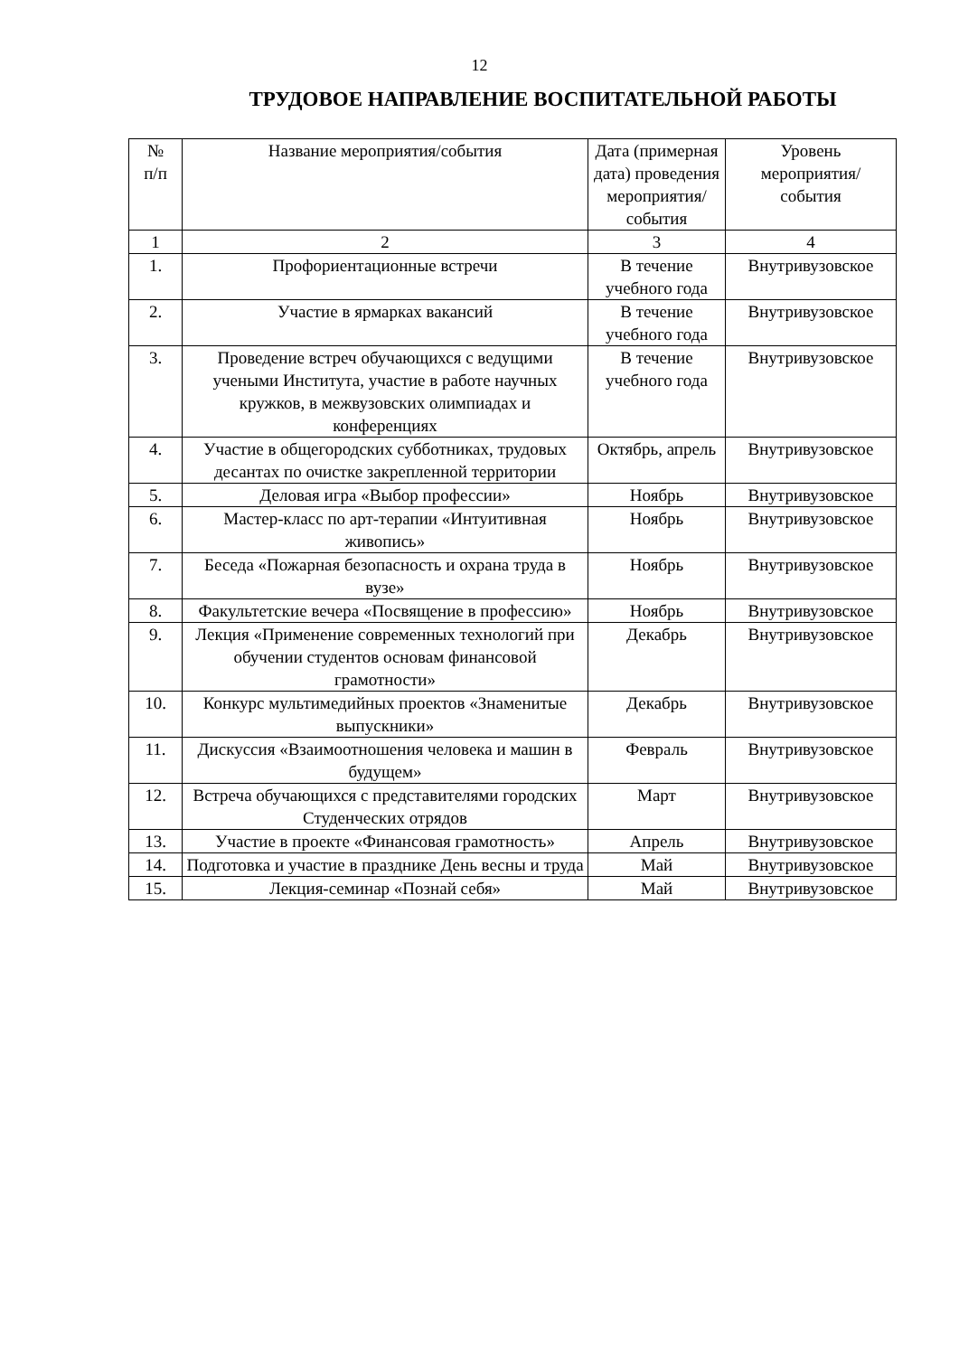12
ТРУДОВОЕ НАПРАВЛЕНИЕ ВОСПИТАТЕЛЬНОЙ РАБОТЫ
| № п/п | Название мероприятия/события | Дата (примерная дата) проведения мероприятия/ события | Уровень мероприятия/ события |
| --- | --- | --- | --- |
| 1 | 2 | 3 | 4 |
| 1. | Профориентационные встречи | В течение учебного года | Внутривузовское |
| 2. | Участие в ярмарках вакансий | В течение учебного года | Внутривузовское |
| 3. | Проведение встреч обучающихся с ведущими учеными Института, участие в работе научных кружков, в межвузовских олимпиадах и конференциях | В течение учебного года | Внутривузовское |
| 4. | Участие в общегородских субботниках, трудовых десантах по очистке закрепленной территории | Октябрь, апрель | Внутривузовское |
| 5. | Деловая игра «Выбор профессии» | Ноябрь | Внутривузовское |
| 6. | Мастер-класс по арт-терапии «Интуитивная живопись» | Ноябрь | Внутривузовское |
| 7. | Беседа «Пожарная безопасность и охрана труда в вузе» | Ноябрь | Внутривузовское |
| 8. | Факультетские вечера «Посвящение в профессию» | Ноябрь | Внутривузовское |
| 9. | Лекция «Применение современных технологий при обучении студентов основам финансовой грамотности» | Декабрь | Внутривузовское |
| 10. | Конкурс мультимедийных проектов «Знаменитые выпускники» | Декабрь | Внутривузовское |
| 11. | Дискуссия «Взаимоотношения человека и машин в будущем» | Февраль | Внутривузовское |
| 12. | Встреча обучающихся с представителями городских Студенческих отрядов | Март | Внутривузовское |
| 13. | Участие в проекте «Финансовая грамотность» | Апрель | Внутривузовское |
| 14. | Подготовка и участие в празднике День весны и труда | Май | Внутривузовское |
| 15. | Лекция-семинар «Познай себя» | Май | Внутривузовское |